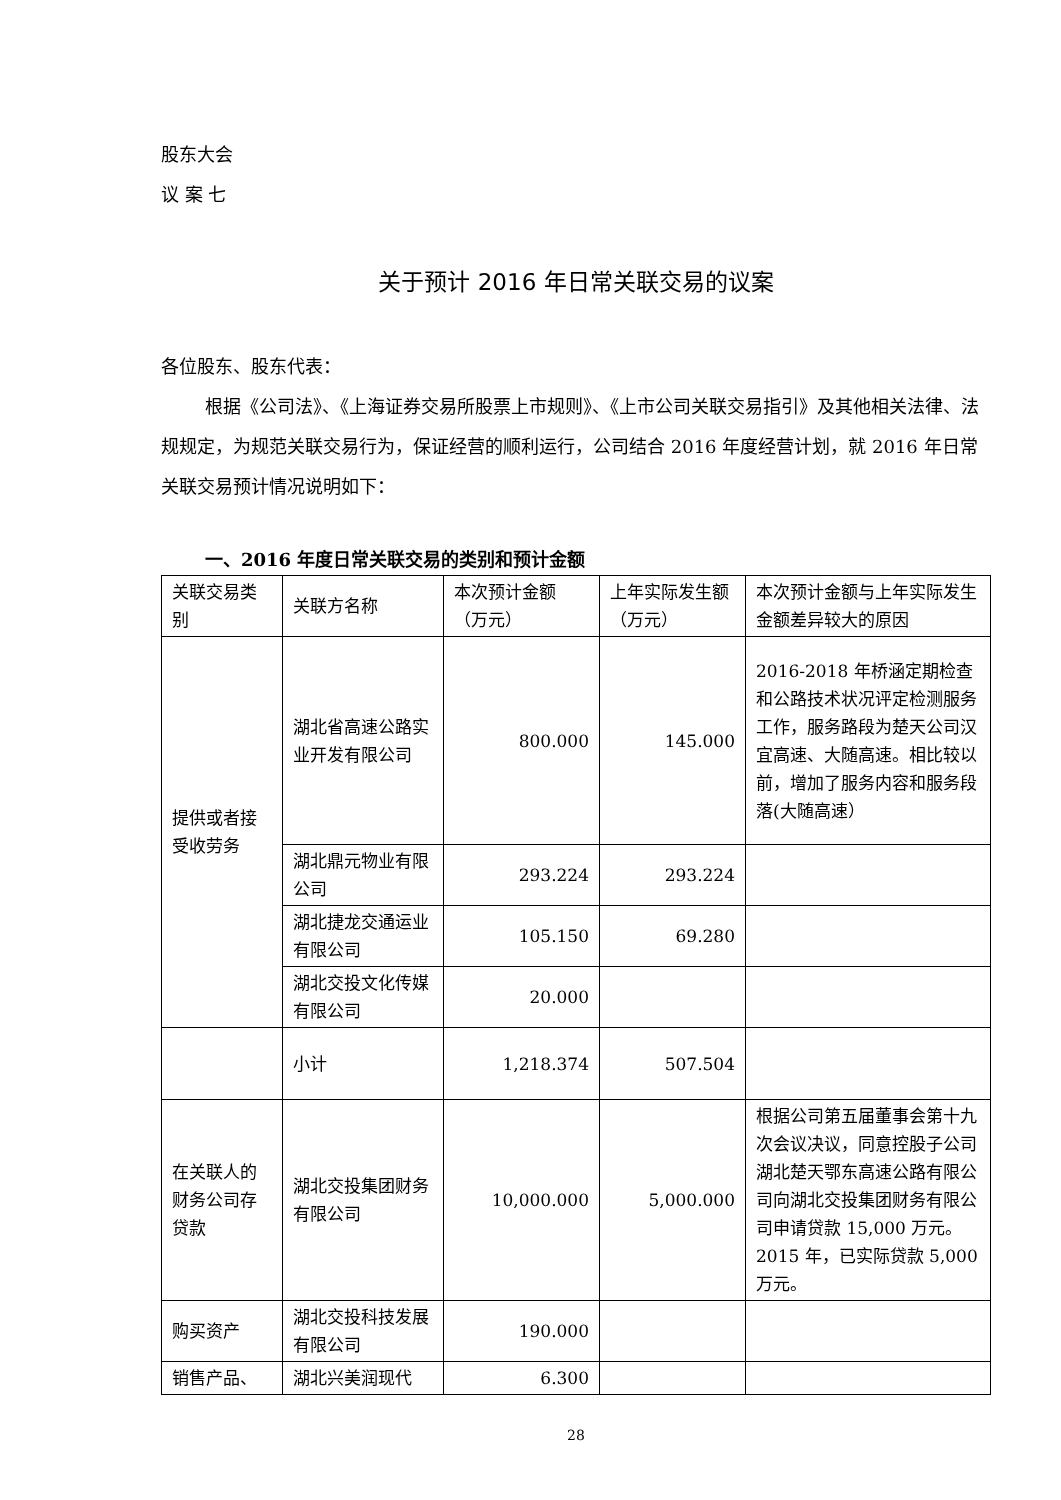股东大会
议 案 七
关于预计 2016 年日常关联交易的议案
各位股东、股东代表：
根据《公司法》、《上海证券交易所股票上市规则》、《上市公司关联交易指引》及其他相关法律、法规规定，为规范关联交易行为，保证经营的顺利运行，公司结合 2016 年度经营计划，就 2016 年日常关联交易预计情况说明如下：
一、2016 年度日常关联交易的类别和预计金额
| 关联交易类别 | 关联方名称 | 本次预计金额（万元） | 上年实际发生额（万元） | 本次预计金额与上年实际发生金额差异较大的原因 |
| 提供或者接受收劳务 | 湖北省高速公路实业开发有限公司 | 800.000 | 145.000 | 2016-2018 年桥涵定期检查和公路技术状况评定检测服务工作，服务路段为楚天公司汉宜高速、大随高速。相比较以前，增加了服务内容和服务段落(大随高速） |
| | 湖北鼎元物业有限公司 | 293.224 | 293.224 | |
| | 湖北捷龙交通运业有限公司 | 105.150 | 69.280 | |
| | 湖北交投文化传媒有限公司 | 20.000 | | |
| | 小计 | 1,218.374 | 507.504 | |
| 在关联人的财务公司存贷款 | 湖北交投集团财务有限公司 | 10,000.000 | 5,000.000 | 根据公司第五届董事会第十九次会议决议，同意控股子公司湖北楚天鄂东高速公路有限公司向湖北交投集团财务有限公司申请贷款 15,000 万元。2015 年，已实际贷款 5,000 万元。 |
| 购买资产 | 湖北交投科技发展有限公司 | 190.000 | | |
| 销售产品、 | 湖北兴美润现代 | 6.300 | | |
28